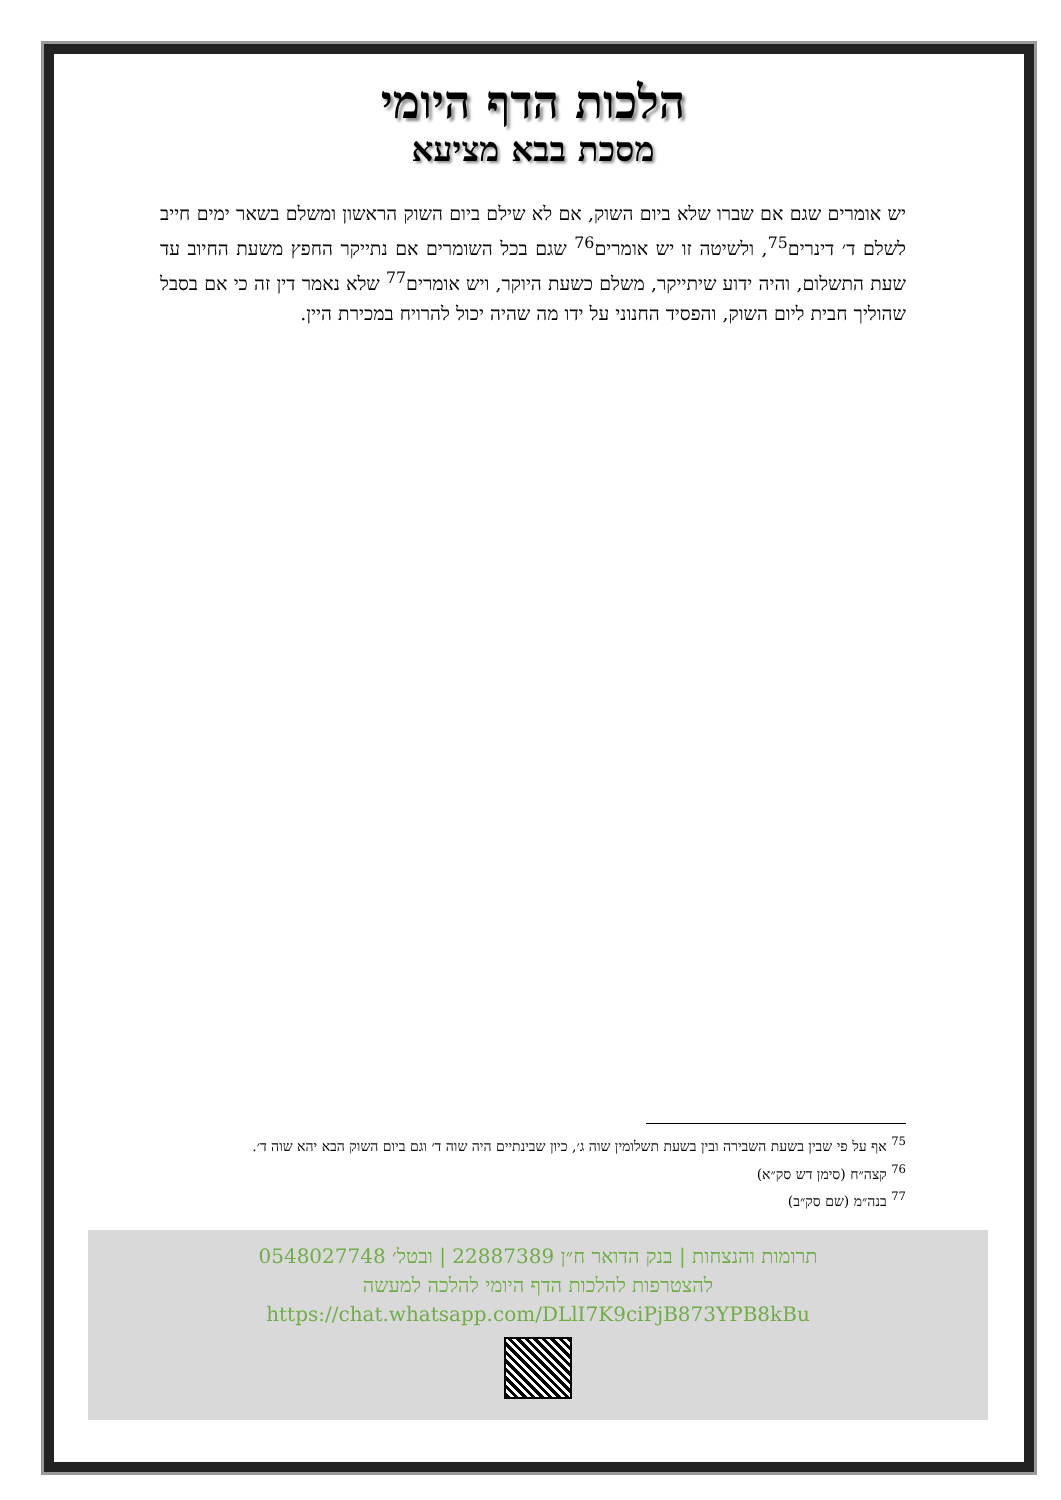הלכות הדף היומי
מסכת בבא מציעא
יש אומרים שגם אם שברו שלא ביום השוק, אם לא שילם ביום השוק הראשון ומשלם בשאר ימים חייב לשלם ד׳ דינרים<sup>75</sup>, ולשיטה זו יש אומרים<sup>76</sup> שגם בכל השומרים אם נתייקר החפץ משעת החיוב עד שעת התשלום, והיה ידוע שיתייקר, משלם כשעת היוקר, ויש אומרים<sup>77</sup> שלא נאמר דין זה כי אם בסבל שהוליך חבית ליום השוק, והפסיד החנוני על ידו מה שהיה יכול להרויח במכירת היין.
<sup>75</sup> אף על פי שבין בשעת השבירה ובין בשעת תשלומין שוה ג׳, כיון שבינתיים היה שוה ד׳ וגם ביום השוק הבא יהא שוה ד׳.
<sup>76</sup> קצה״ח (סימן דש סק״א)
<sup>77</sup> בנה״מ (שם סק״ב)
תרומות והנצחות | בנק הדואר ח״ן 22887389 | ובטל׳ 0548027748
להצטרפות להלכות הדף היומי להלכה למעשה
https://chat.whatsapp.com/DLlI7K9ciPjB873YPB8kBu